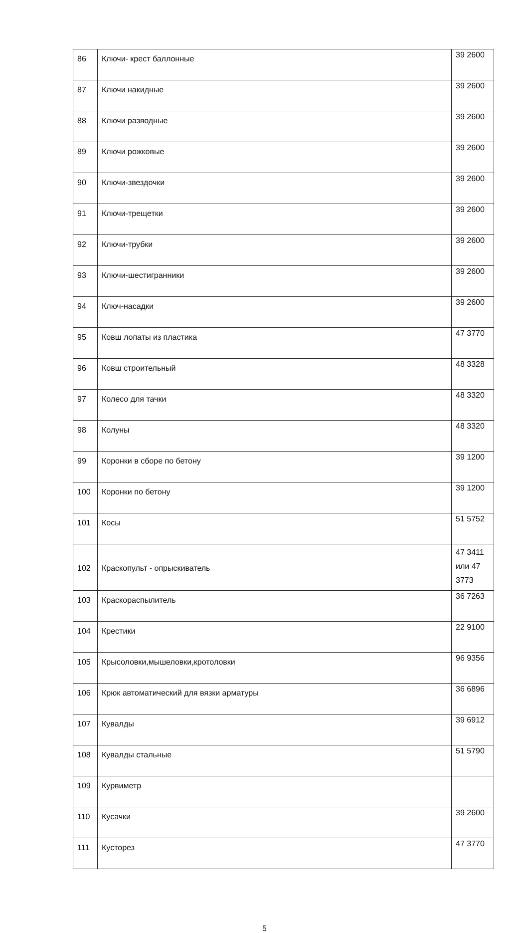| 86 | Ключи- крест баллонные | 39 2600 |
| 87 | Ключи накидные | 39 2600 |
| 88 | Ключи разводные | 39 2600 |
| 89 | Ключи рожковые | 39 2600 |
| 90 | Ключи-звездочки | 39 2600 |
| 91 | Ключи-трещетки | 39 2600 |
| 92 | Ключи-трубки | 39 2600 |
| 93 | Ключи-шестигранники | 39 2600 |
| 94 | Ключ-насадки | 39 2600 |
| 95 | Ковш лопаты из пластика | 47 3770 |
| 96 | Ковш строительный | 48 3328 |
| 97 | Колесо для тачки | 48 3320 |
| 98 | Колуны | 48 3320 |
| 99 | Коронки в сборе по бетону | 39 1200 |
| 100 | Коронки по бетону | 39 1200 |
| 101 | Косы | 51 5752 |
| 102 | Краскопульт - опрыскиватель | 47 3411 или 47 3773 |
| 103 | Краскораспылитель | 36 7263 |
| 104 | Крестики | 22 9100 |
| 105 | Крысоловки,мышеловки,кротоловки | 96 9356 |
| 106 | Крюк автоматический для вязки арматуры | 36 6896 |
| 107 | Кувалды | 39 6912 |
| 108 | Кувалды стальные | 51 5790 |
| 109 | Курвиметр | |
| 110 | Кусачки | 39 2600 |
| 111 | Кусторез | 47 3770 |
5